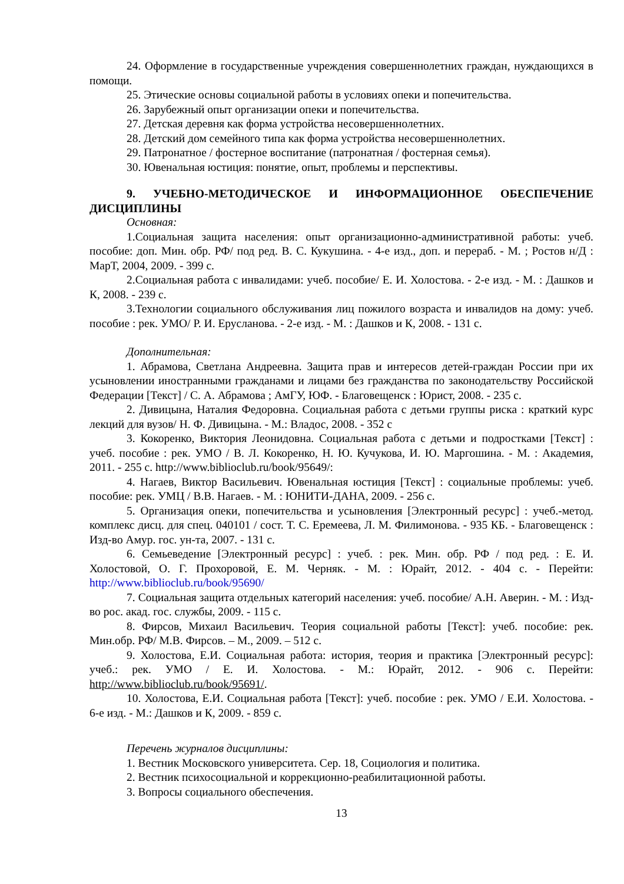24. Оформление в государственные учреждения совершеннолетних граждан, нуждающихся в помощи.
25. Этические основы социальной работы в условиях опеки и попечительства.
26. Зарубежный опыт организации опеки и попечительства.
27. Детская деревня как форма устройства несовершеннолетних.
28. Детский дом семейного типа как форма устройства несовершеннолетних.
29. Патронатное / фостерное воспитание (патронатная / фостерная семья).
30. Ювенальная юстиция: понятие, опыт, проблемы и перспективы.
9. УЧЕБНО-МЕТОДИЧЕСКОЕ И ИНФОРМАЦИОННОЕ ОБЕСПЕЧЕНИЕ ДИСЦИПЛИНЫ
Основная:
1.Социальная защита населения: опыт организационно-административной работы: учеб. пособие: доп. Мин. обр. РФ/ под ред. В. С. Кукушина. - 4-е изд., доп. и перераб. - М. ; Ростов н/Д : МарТ, 2004, 2009. - 399 с.
2.Социальная работа с инвалидами: учеб. пособие/ Е. И. Холостова. - 2-е изд. - М. : Дашков и К, 2008. - 239 с.
3.Технологии социального обслуживания лиц пожилого возраста и инвалидов на дому: учеб. пособие : рек. УМО/ Р. И. Ерусланова. - 2-е изд. - М. : Дашков и К, 2008. - 131 с.
Дополнительная:
1. Абрамова, Светлана Андреевна. Защита прав и интересов детей-граждан России при их усыновлении иностранными гражданами и лицами без гражданства по законодательству Российской Федерации [Текст] / С. А. Абрамова ; АмГУ, ЮФ. - Благовещенск : Юрист, 2008. - 235 с.
2. Дивицына, Наталия Федоровна. Социальная работа с детьми группы риска : краткий курс лекций для вузов/ Н. Ф. Дивицына. - М.: Владос, 2008. - 352 с
3. Кокоренко, Виктория Леонидовна. Социальная работа с детьми и подростками [Текст] : учеб. пособие : рек. УМО / В. Л. Кокоренко, Н. Ю. Кучукова, И. Ю. Маргошина. - М. : Академия, 2011. - 255 с. http://www.biblioclub.ru/book/95649/:
4. Нагаев, Виктор Васильевич. Ювенальная юстиция [Текст] : социальные проблемы: учеб. пособие: рек. УМЦ / В.В. Нагаев. - М. : ЮНИТИ-ДАНА, 2009. - 256 с.
5. Организация опеки, попечительства и усыновления [Электронный ресурс] : учеб.-метод. комплекс дисц. для спец. 040101 / сост. Т. С. Еремеева, Л. М. Филимонова. - 935 КБ. - Благовещенск : Изд-во Амур. гос. ун-та, 2007. - 131 с.
6. Семьеведение [Электронный ресурс] : учеб. : рек. Мин. обр. РФ / под ред. : Е. И. Холостовой, О. Г. Прохоровой, Е. М. Черняк. - М. : Юрайт, 2012. - 404 с. - Перейти: http://www.biblioclub.ru/book/95690/
7. Социальная защита отдельных категорий населения: учеб. пособие/ А.Н. Аверин. - М. : Изд-во рос. акад. гос. службы, 2009. - 115 с.
8. Фирсов, Михаил Васильевич. Теория социальной работы [Текст]: учеб. пособие: рек. Мин.обр. РФ/ М.В. Фирсов. – М., 2009. – 512 с.
9. Холостова, Е.И. Социальная работа: история, теория и практика [Электронный ресурс]: учеб.: рек. УМО / Е. И. Холостова. - М.: Юрайт, 2012. - 906 с. Перейти: http://www.biblioclub.ru/book/95691/.
10. Холостова, Е.И. Социальная работа [Текст]: учеб. пособие : рек. УМО / Е.И. Холостова. - 6-е изд. - М.: Дашков и К, 2009. - 859 с.
Перечень журналов дисциплины:
1. Вестник Московского университета. Сер. 18, Социология и политика.
2. Вестник психосоциальной и коррекционно-реабилитационной работы.
3. Вопросы социального обеспечения.
13